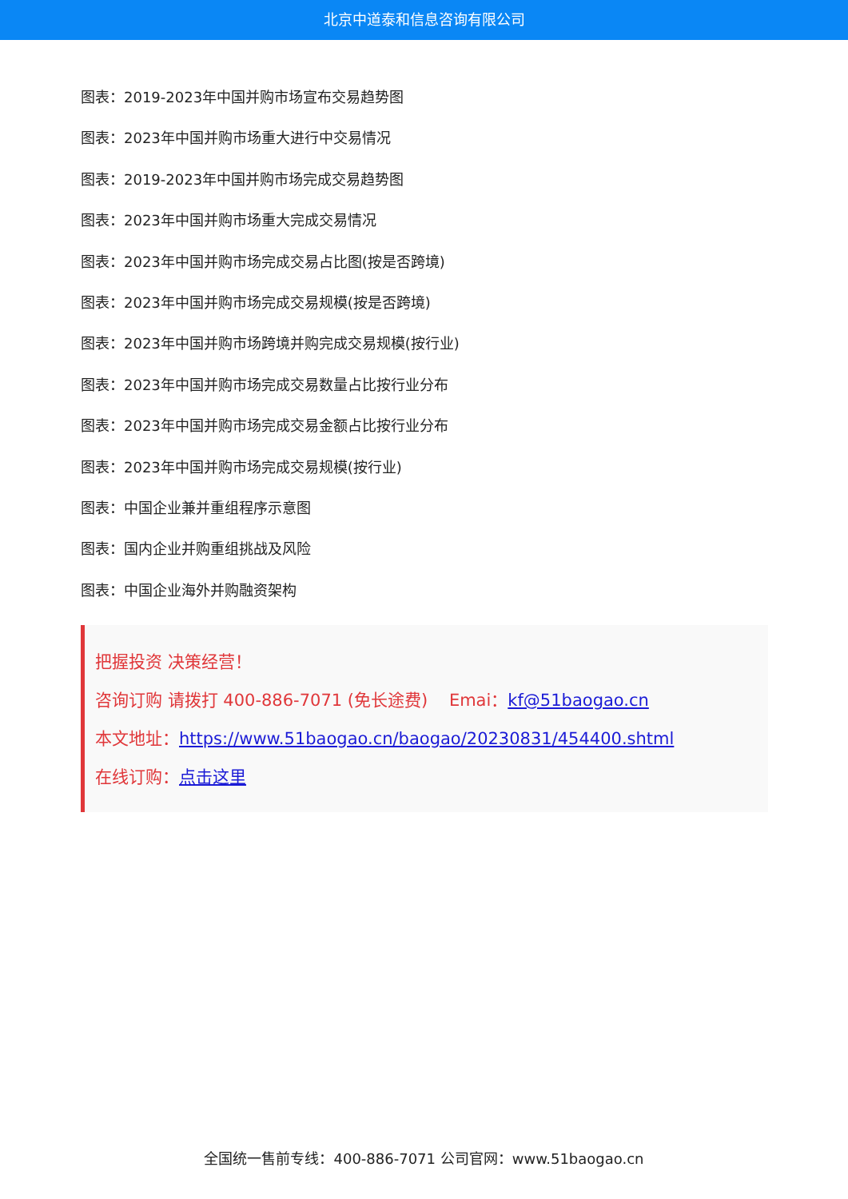北京中道泰和信息咨询有限公司
图表：2019-2023年中国并购市场宣布交易趋势图
图表：2023年中国并购市场重大进行中交易情况
图表：2019-2023年中国并购市场完成交易趋势图
图表：2023年中国并购市场重大完成交易情况
图表：2023年中国并购市场完成交易占比图(按是否跨境)
图表：2023年中国并购市场完成交易规模(按是否跨境)
图表：2023年中国并购市场跨境并购完成交易规模(按行业)
图表：2023年中国并购市场完成交易数量占比按行业分布
图表：2023年中国并购市场完成交易金额占比按行业分布
图表：2023年中国并购市场完成交易规模(按行业)
图表：中国企业兼并重组程序示意图
图表：国内企业并购重组挑战及风险
图表：中国企业海外并购融资架构
把握投资 决策经营！
咨询订购 请拨打 400-886-7071 (免长途费) Emai：kf@51baogao.cn
本文地址：https://www.51baogao.cn/baogao/20230831/454400.shtml
在线订购：点击这里
全国统一售前专线：400-886-7071 公司官网：www.51baogao.cn